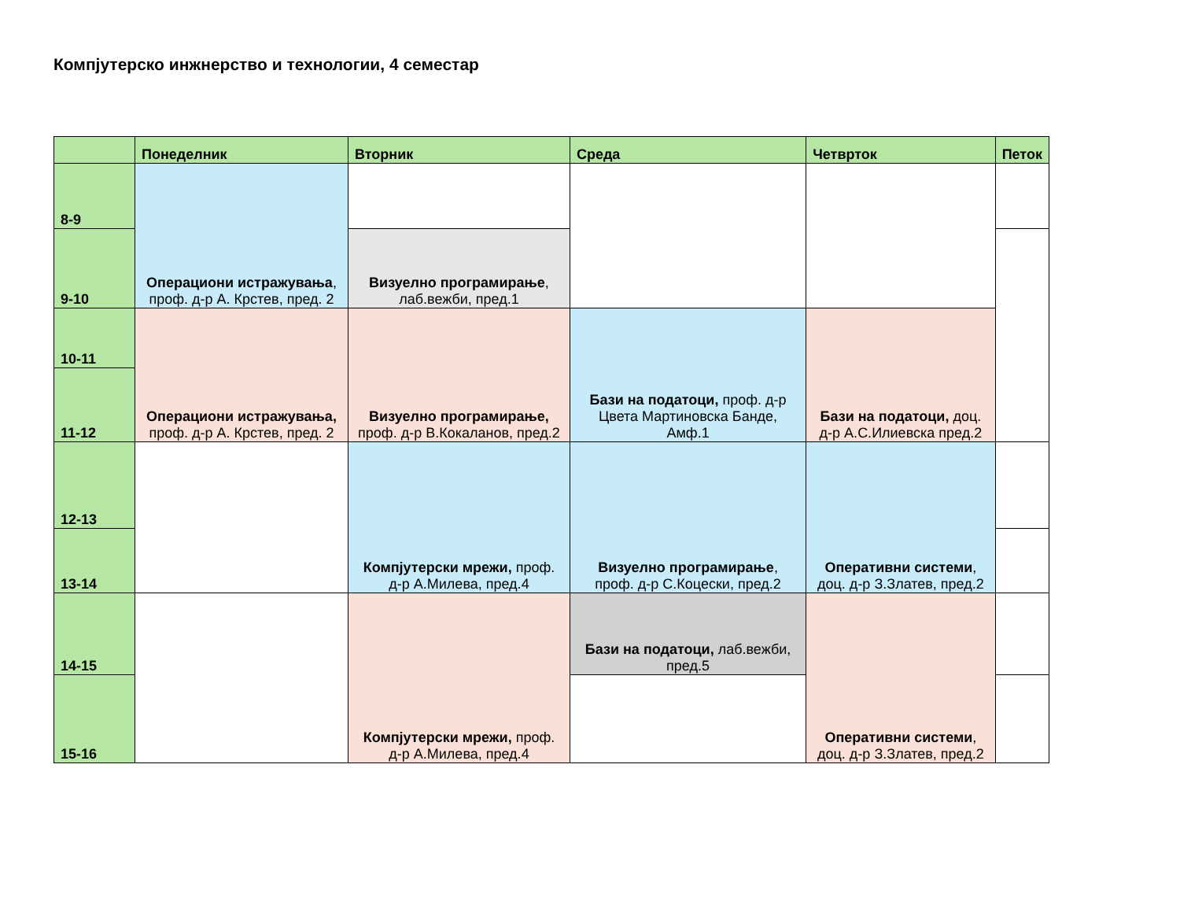Компјутерско инжнерство и технологии, 4 семестар
| | Понеделник | Вторник | Среда | Четврток | Петок |
| --- | --- | --- | --- | --- | --- |
| 8-9 | Операциони истражувања , проф. д-р А. Крстев, пред. 2 | | | | |
| 9-10 | | Визуелно програмирање , лаб.вежби, пред.1 | | | |
| 10-11 | Операциони истражувања, проф. д-р А. Крстев, пред. 2 | Визуелно програмирање, проф. д-р В.Кокаланов, пред.2 | Бази на податоци, проф. д-р Цвета Мартиновска Банде, Амф.1 | Бази на податоци, доц. д-р А.С.Илиевска пред.2 | |
| 11-12 | | | | | |
| 12-13 | | Компјутерски мрежи, проф. д-р А.Милева, пред.4 | Визуелно програмирање , проф. д-р С.Коцески, пред.2 | Оперативни системи , доц. д-р З.Златев, пред.2 | |
| 13-14 | | | | | |
| 14-15 | | Компјутерски мрежи, проф. д-р А.Милева, пред.4 | Бази на податоци, лаб.вежби, пред.5 | Оперативни системи , доц. д-р З.Златев, пред.2 | |
| 15-16 | | | | | |